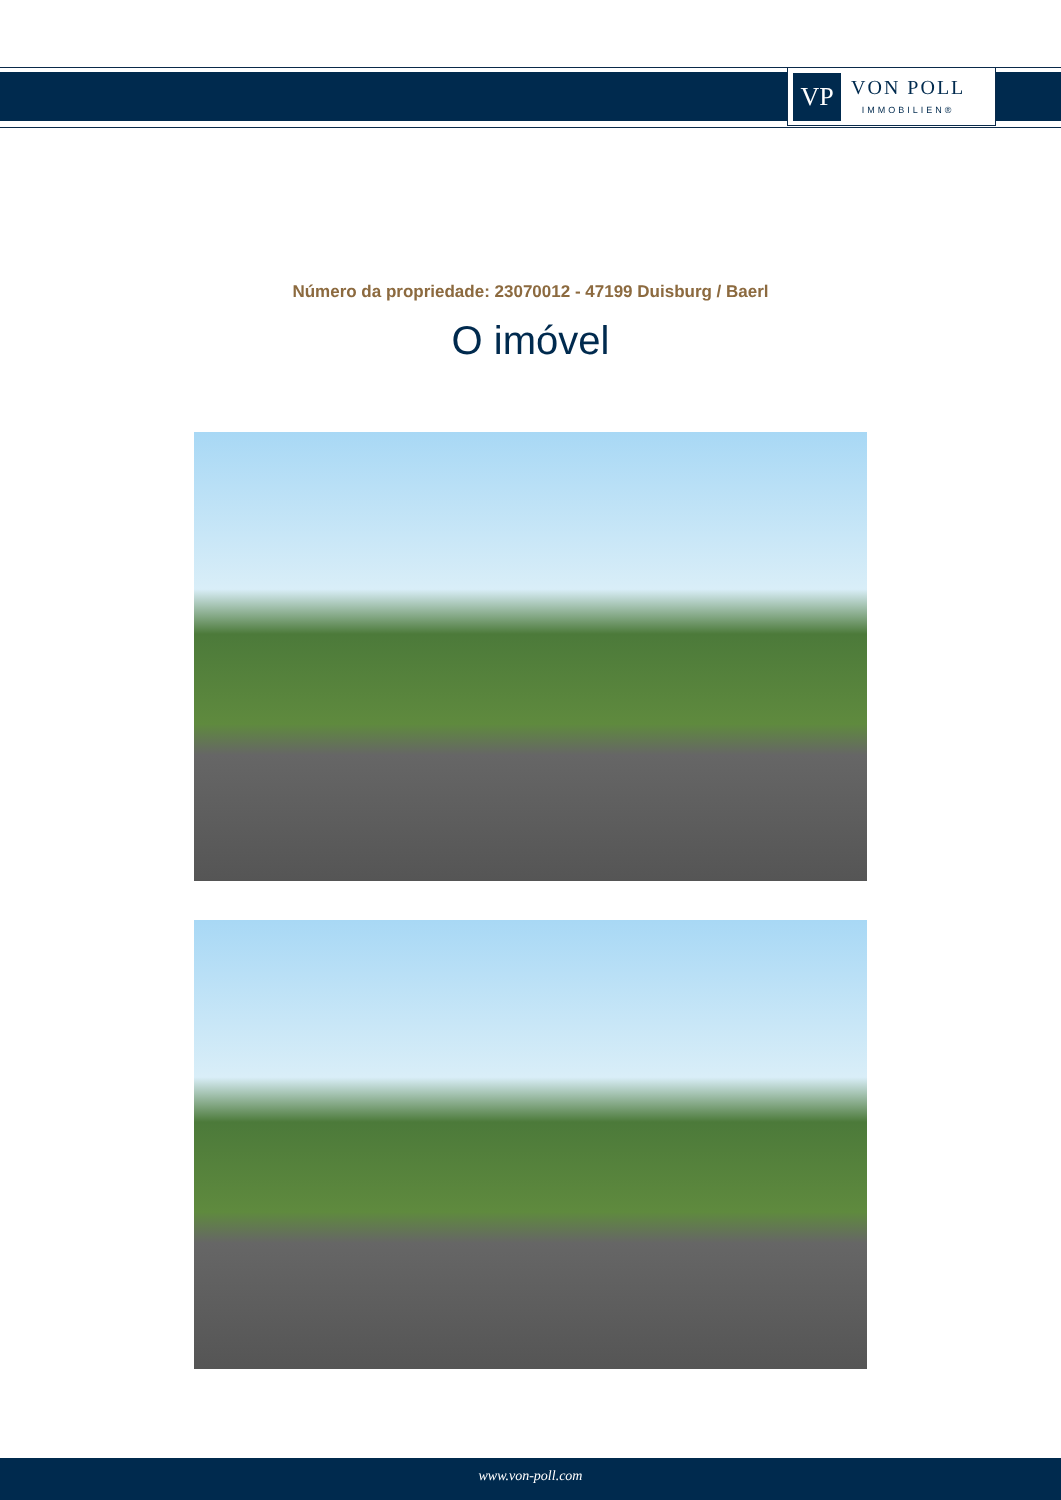VP
VON POLL
IMMOBILIEN®
Número da propriedade: 23070012 - 47199 Duisburg / Baerl
O imóvel
www.von-poll.com